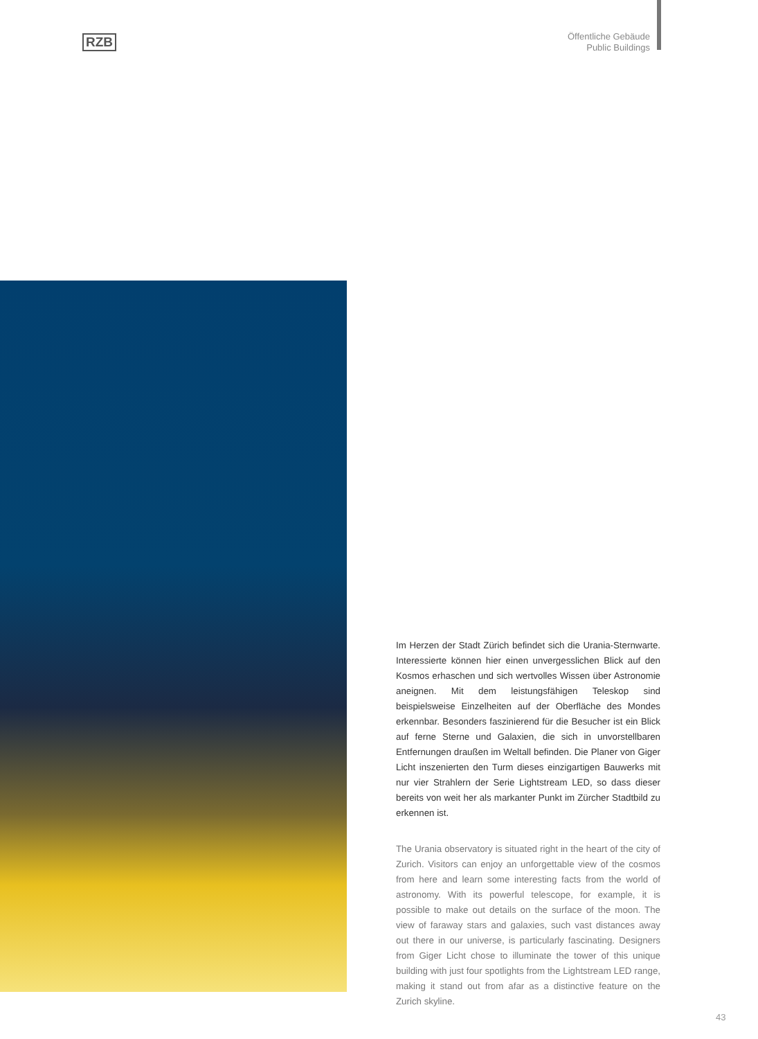RZB
Öffentliche Gebäude
Public Buildings
Im Herzen der Stadt Zürich befindet sich die Urania-Sternwarte. Interessierte können hier einen unvergesslichen Blick auf den Kosmos erhaschen und sich wertvolles Wissen über Astronomie aneignen. Mit dem leistungsfähigen Teleskop sind beispielsweise Einzelheiten auf der Oberfläche des Mondes erkennbar. Besonders faszinierend für die Besucher ist ein Blick auf ferne Sterne und Galaxien, die sich in unvorstellbaren Entfernungen draußen im Weltall befinden. Die Planer von Giger Licht inszenierten den Turm dieses einzigartigen Bauwerks mit nur vier Strahlern der Serie Lightstream LED, so dass dieser bereits von weit her als markanter Punkt im Zürcher Stadtbild zu erkennen ist.
The Urania observatory is situated right in the heart of the city of Zurich. Visitors can enjoy an unforgettable view of the cosmos from here and learn some interesting facts from the world of astronomy. With its powerful telescope, for example, it is possible to make out details on the surface of the moon. The view of faraway stars and galaxies, such vast distances away out there in our universe, is particularly fascinating. Designers from Giger Licht chose to illuminate the tower of this unique building with just four spotlights from the Lightstream LED range, making it stand out from afar as a distinctive feature on the Zurich skyline.
43